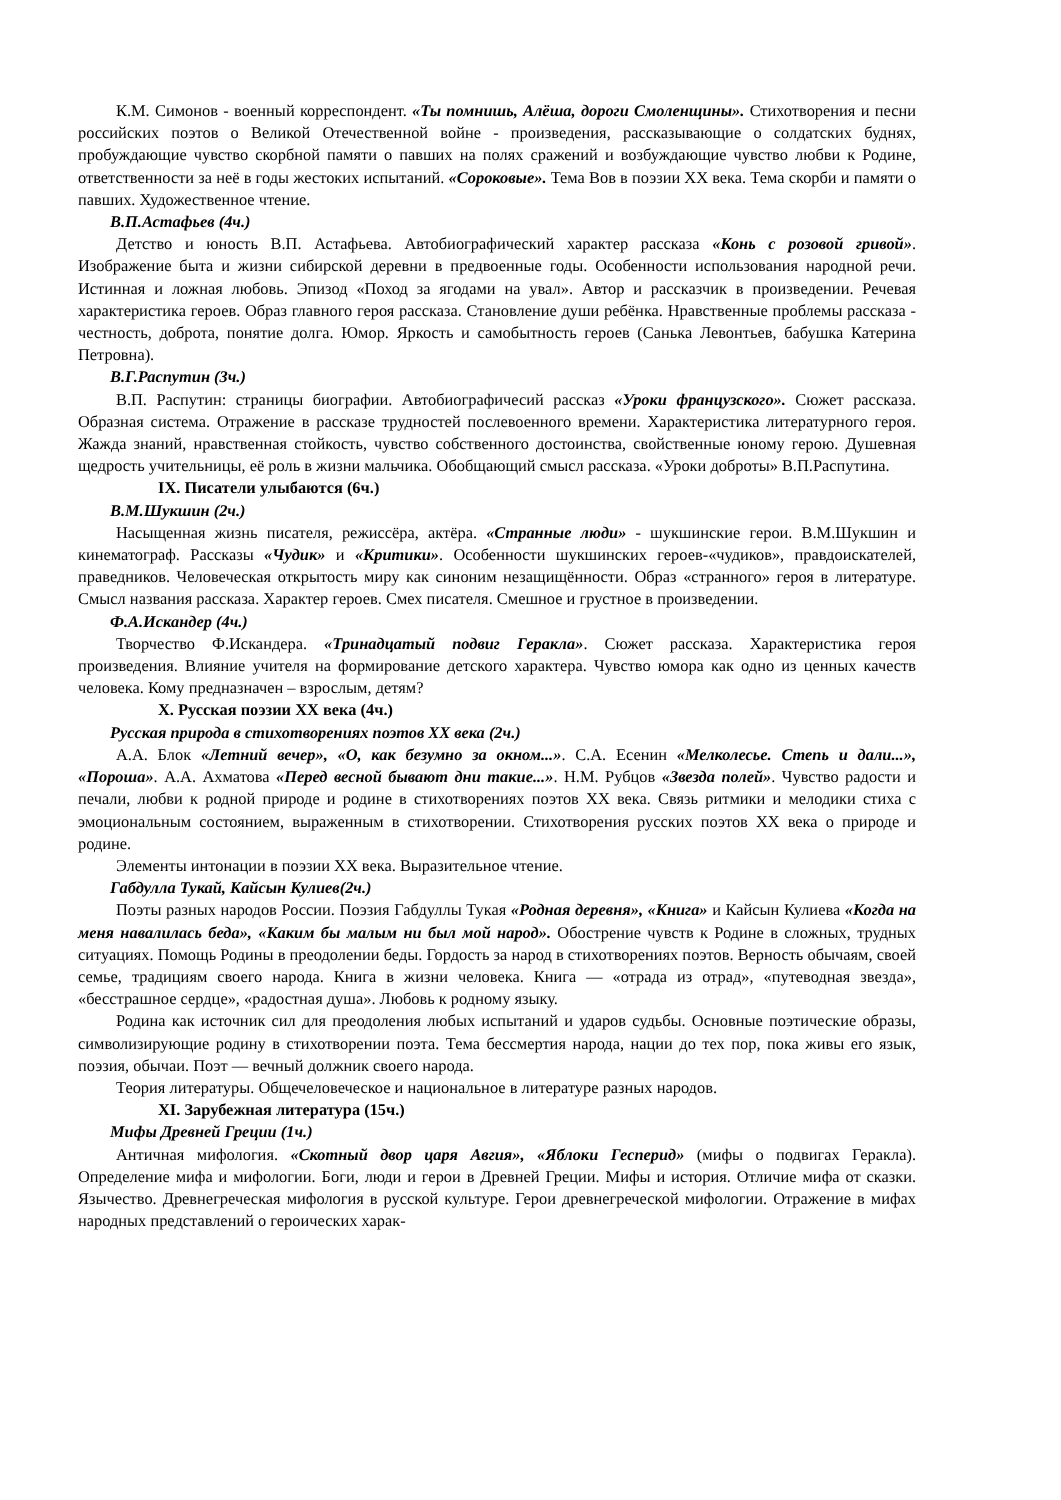К.М. Симонов - военный корреспондент. «Ты помнишь, Алёша, дороги Смоленщины». Стихотворения и песни российских поэтов о Великой Отечественной войне - произведения, рассказывающие о солдатских буднях, пробуждающие чувство скорбной памяти о павших на полях сражений и возбуждающие чувство любви к Родине, ответственности за неё в годы жестоких испытаний. «Сороковые». Тема Вов в поэзии XX века. Тема скорби и памяти о павших. Художественное чтение.
В.П.Астафьев (4ч.)
Детство и юность В.П. Астафьева. Автобиографический характер рассказа «Конь с розовой гривой». Изображение быта и жизни сибирской деревни в предвоенные годы. Особенности использования народной речи. Истинная и ложная любовь. Эпизод «Поход за ягодами на увал». Автор и рассказчик в произведении. Речевая характеристика героев. Образ главного героя рассказа. Становление души ребёнка. Нравственные проблемы рассказа - честность, доброта, понятие долга. Юмор. Яркость и самобытность героев (Санька Левонтьев, бабушка Катерина Петровна).
В.Г.Распутин (3ч.)
В.П. Распутин: страницы биографии. Автобиографичесий рассказ «Уроки французского». Сюжет рассказа. Образная система. Отражение в рассказе трудностей послевоенного времени. Характеристика литературного героя. Жажда знаний, нравственная стойкость, чувство собственного достоинства, свойственные юному герою. Душевная щедрость учительницы, её роль в жизни мальчика. Обобщающий смысл рассказа. «Уроки доброты» В.П.Распутина.
IX. Писатели улыбаются (6ч.)
В.М.Шукшин (2ч.)
Насыщенная жизнь писателя, режиссёра, актёра. «Странные люди» - шукшинские герои. В.М.Шукшин и кинематограф. Рассказы «Чудик» и «Критики». Особенности шукшинских героев-«чудиков», правдоискателей, праведников. Человеческая открытость миру как синоним незащищённости. Образ «странного» героя в литературе. Смысл названия рассказа. Характер героев. Смех писателя. Смешное и грустное в произведении.
Ф.А.Искандер (4ч.)
Творчество Ф.Искандера. «Тринадцатый подвиг Геракла». Сюжет рассказа. Характеристика героя произведения. Влияние учителя на формирование детского характера. Чувство юмора как одно из ценных качеств человека. Кому предназначен – взрослым, детям?
X. Русская поэзии XX века (4ч.)
Русская природа в стихотворениях поэтов XX века (2ч.)
А.А. Блок «Летний вечер», «О, как безумно за окном...». С.А. Есенин «Мелколесье. Степь и дали...», «Пороша». А.А. Ахматова «Перед весной бывают дни такие...». Н.М. Рубцов «Звезда полей». Чувство радости и печали, любви к родной природе и родине в стихотворениях поэтов XX века. Связь ритмики и мелодики стиха с эмоциональным состоянием, выраженным в стихотворении. Стихотворения русских поэтов XX века о природе и родине.
Элементы интонации в поэзии XX века. Выразительное чтение.
Габдулла Тукай, Кайсын Кулиев(2ч.)
Поэты разных народов России. Поэзия Габдуллы Тукая «Родная деревня», «Книга» и Кайсын Кулиева «Когда на меня навалилась беда», «Каким бы малым ни был мой народ». Обострение чувств к Родине в сложных, трудных ситуациях. Помощь Родины в преодолении беды. Гордость за народ в стихотворениях поэтов. Верность обычаям, своей семье, традициям своего народа. Книга в жизни человека. Книга — «отрада из отрад», «путеводная звезда», «бесстрашное сердце», «радостная душа». Любовь к родному языку.
Родина как источник сил для преодоления любых испытаний и ударов судьбы. Основные поэтические образы, символизирующие родину в стихотворении поэта. Тема бессмертия народа, нации до тех пор, пока живы его язык, поэзия, обычаи. Поэт — вечный должник своего народа.
Теория литературы. Общечеловеческое и национальное в литературе разных народов.
XI. Зарубежная литература (15ч.)
Мифы Древней Греции (1ч.)
Античная мифология. «Скотный двор царя Авгия», «Яблоки Гесперид» (мифы о подвигах Геракла). Определение мифа и мифологии. Боги, люди и герои в Древней Греции. Мифы и история. Отличие мифа от сказки. Язычество. Древнегреческая мифология в русской культуре. Герои древнегреческой мифологии. Отражение в мифах народных представлений о героических харак-